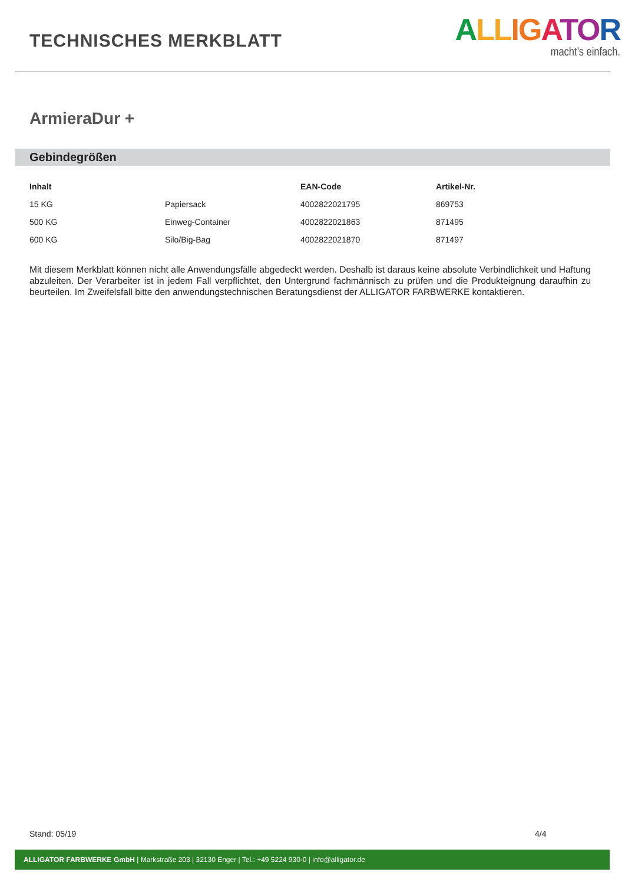TECHNISCHES MERKBLATT
ALL IG ATO R
macht’s einfach.
ArmieraDur +
Gebindegrößen
| Inhalt | | EAN-Code | Artikel-Nr. |
| --- | --- | --- | --- |
| 15 KG | Papiersack | 4002822021795 | 869753 |
| 500 KG | Einweg-Container | 4002822021863 | 871495 |
| 600 KG | Silo/Big-Bag | 4002822021870 | 871497 |
Mit diesem Merkblatt können nicht alle Anwendungsfälle abgedeckt werden. Deshalb ist daraus keine absolute Verbindlichkeit und Haftung abzuleiten. Der Verarbeiter ist in jedem Fall verpflichtet, den Untergrund fachmännisch zu prüfen und die Produkteignung daraufhin zu beurteilen. Im Zweifelsfall bitte den anwendungstechnischen Beratungsdienst der ALLIGATOR FARBWERKE kontaktieren.
Stand: 05/19 4/4
ALLIGATOR FARBWERKE GmbH | Markstraße 203 | 32130 Enger | Tel.: +49 5224 930-0 | info@alligator.de